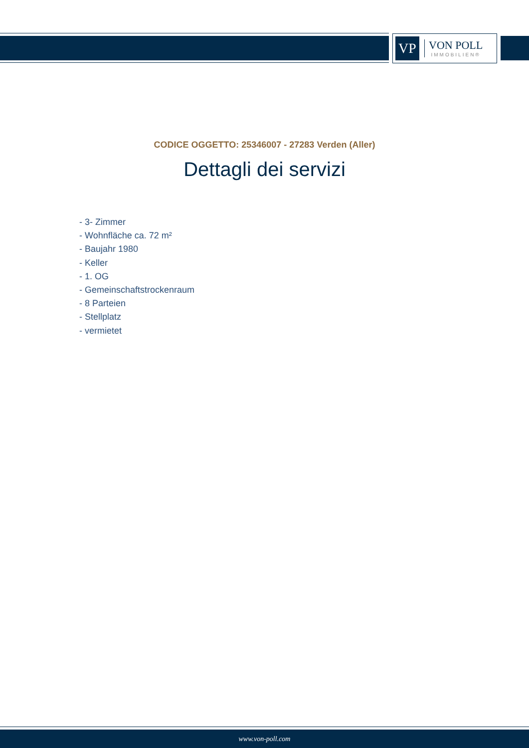VP
VON POLL
IMMOBILIEN®
CODICE OGGETTO: 25346007 - 27283 Verden (Aller)
Dettagli dei servizi
- 3- Zimmer
- Wohnfläche ca. 72 m²
- Baujahr 1980
- Keller
- 1. OG
- Gemeinschaftstrockenraum
- 8 Parteien
- Stellplatz
- vermietet
www.von-poll.com